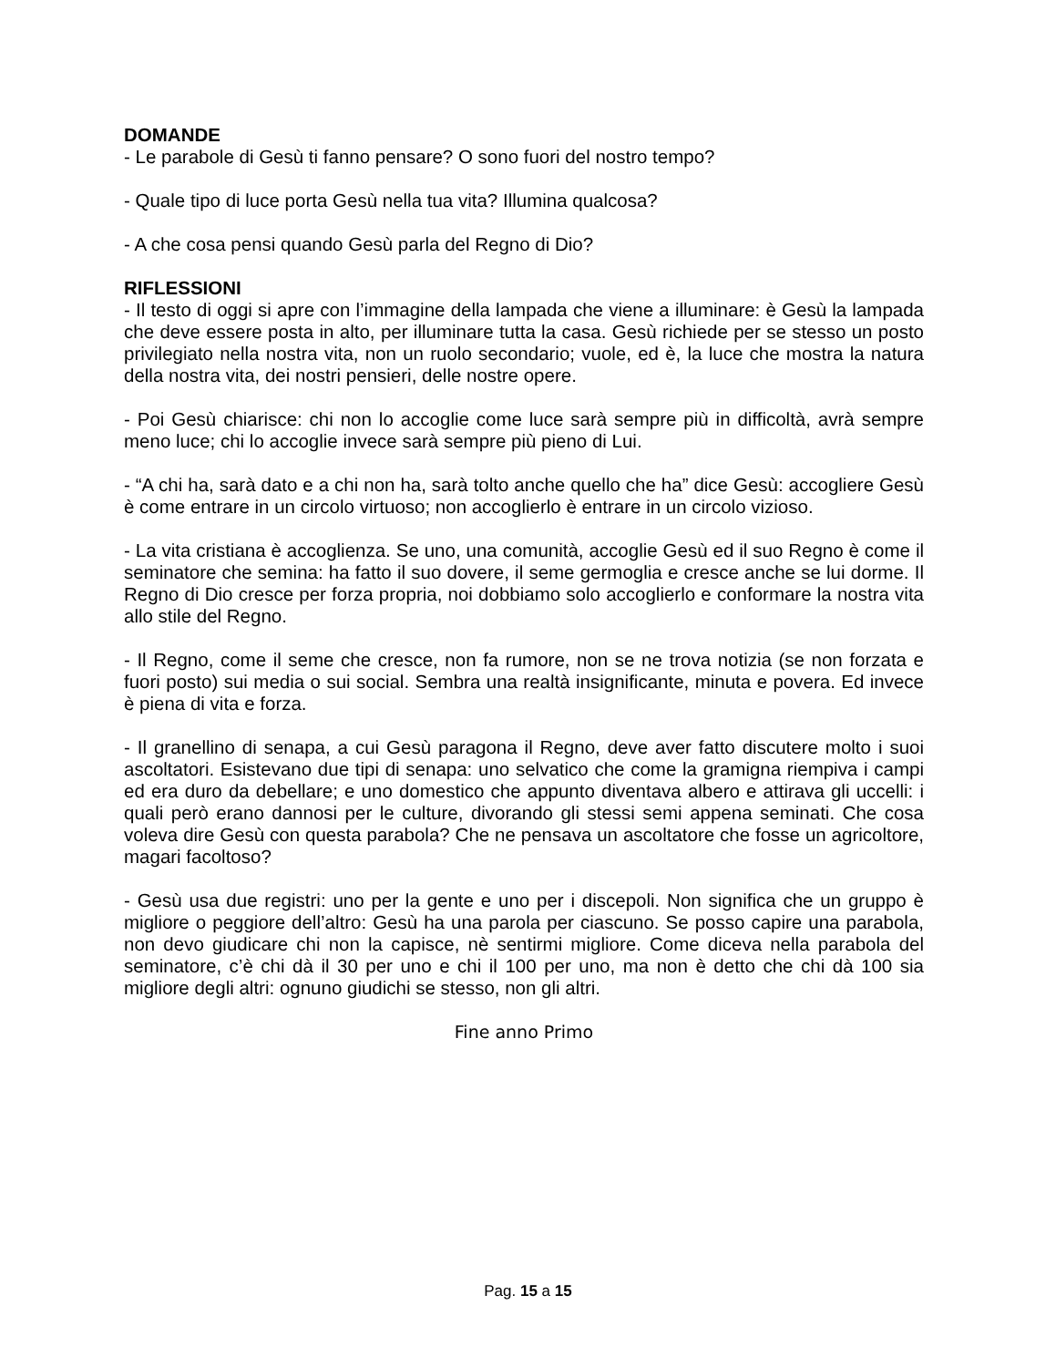DOMANDE
- Le parabole di Gesù ti fanno pensare? O sono fuori del nostro tempo?
- Quale tipo di luce porta Gesù nella tua vita? Illumina qualcosa?
- A che cosa pensi quando Gesù parla del Regno di Dio?
RIFLESSIONI
- Il testo di oggi si apre con l’immagine della lampada che viene a illuminare: è Gesù la lampada che deve essere posta in alto, per illuminare tutta la casa. Gesù richiede per se stesso un posto privilegiato nella nostra vita, non un ruolo secondario; vuole, ed è, la luce che mostra la natura della nostra vita, dei nostri pensieri, delle nostre opere.
- Poi Gesù chiarisce: chi non lo accoglie come luce sarà sempre più in difficoltà, avrà sempre meno luce; chi lo accoglie invece sarà sempre più pieno di Lui.
- “A chi ha, sarà dato e a chi non ha, sarà tolto anche quello che ha” dice Gesù: accogliere Gesù è come entrare in un circolo virtuoso; non accoglierlo è entrare in un circolo vizioso.
- La vita cristiana è accoglienza. Se uno, una comunità, accoglie Gesù ed il suo Regno è come il seminatore che semina: ha fatto il suo dovere, il seme germoglia e cresce anche se lui dorme. Il Regno di Dio cresce per forza propria, noi dobbiamo solo accoglierlo e conformare la nostra vita allo stile del Regno.
- Il Regno, come il seme che cresce, non fa rumore, non se ne trova notizia (se non forzata e fuori posto) sui media o sui social. Sembra una realtà insignificante, minuta e povera. Ed invece è piena di vita e forza.
- Il granellino di senapa, a cui Gesù paragona il Regno, deve aver fatto discutere molto i suoi ascoltatori. Esistevano due tipi di senapa: uno selvatico che come la gramigna riempiva i campi ed era duro da debellare; e uno domestico che appunto diventava albero e attirava gli uccelli: i quali però erano dannosi per le culture, divorando gli stessi semi appena seminati. Che cosa voleva dire Gesù con questa parabola? Che ne pensava un ascoltatore che fosse un agricoltore, magari facoltoso?
- Gesù usa due registri: uno per la gente e uno per i discepoli. Non significa che un gruppo è migliore o peggiore dell’altro: Gesù ha una parola per ciascuno. Se posso capire una parabola, non devo giudicare chi non la capisce, nè sentirmi migliore. Come diceva nella parabola del seminatore, c’è chi dà il 30 per uno e chi il 100 per uno, ma non è detto che chi dà 100 sia migliore degli altri: ognuno giudichi se stesso, non gli altri.
Fine anno Primo
Pag. 15 a 15